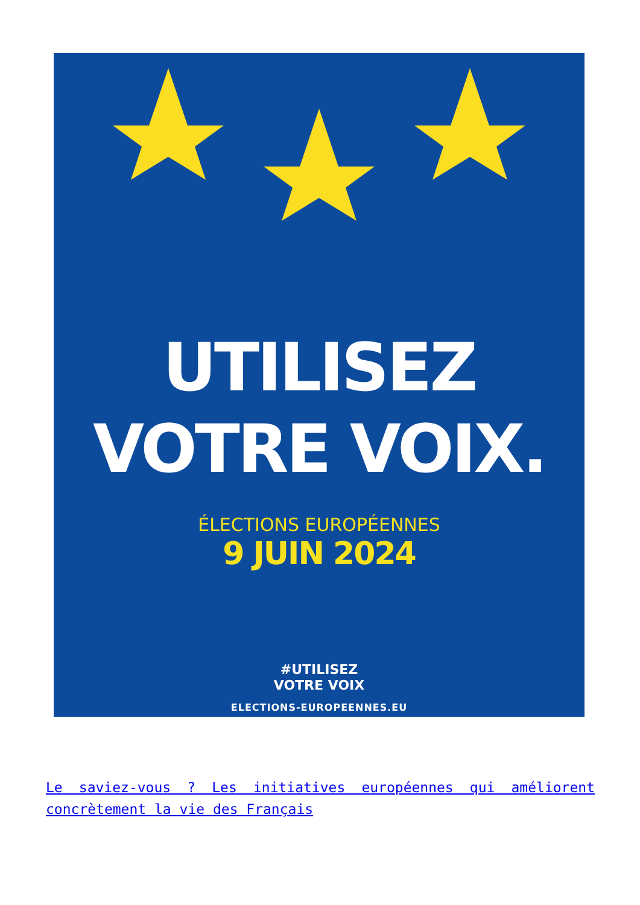UTILISEZ
VOTRE VOIX.
ÉLECTIONS EUROPÉENNES
9 JUIN 2024
#UTILISEZ
VOTRE VOIX
ELECTIONS-EUROPEENNES.EU
Le saviez-vous ? Les initiatives européennes qui améliorent concrètement la vie des Français